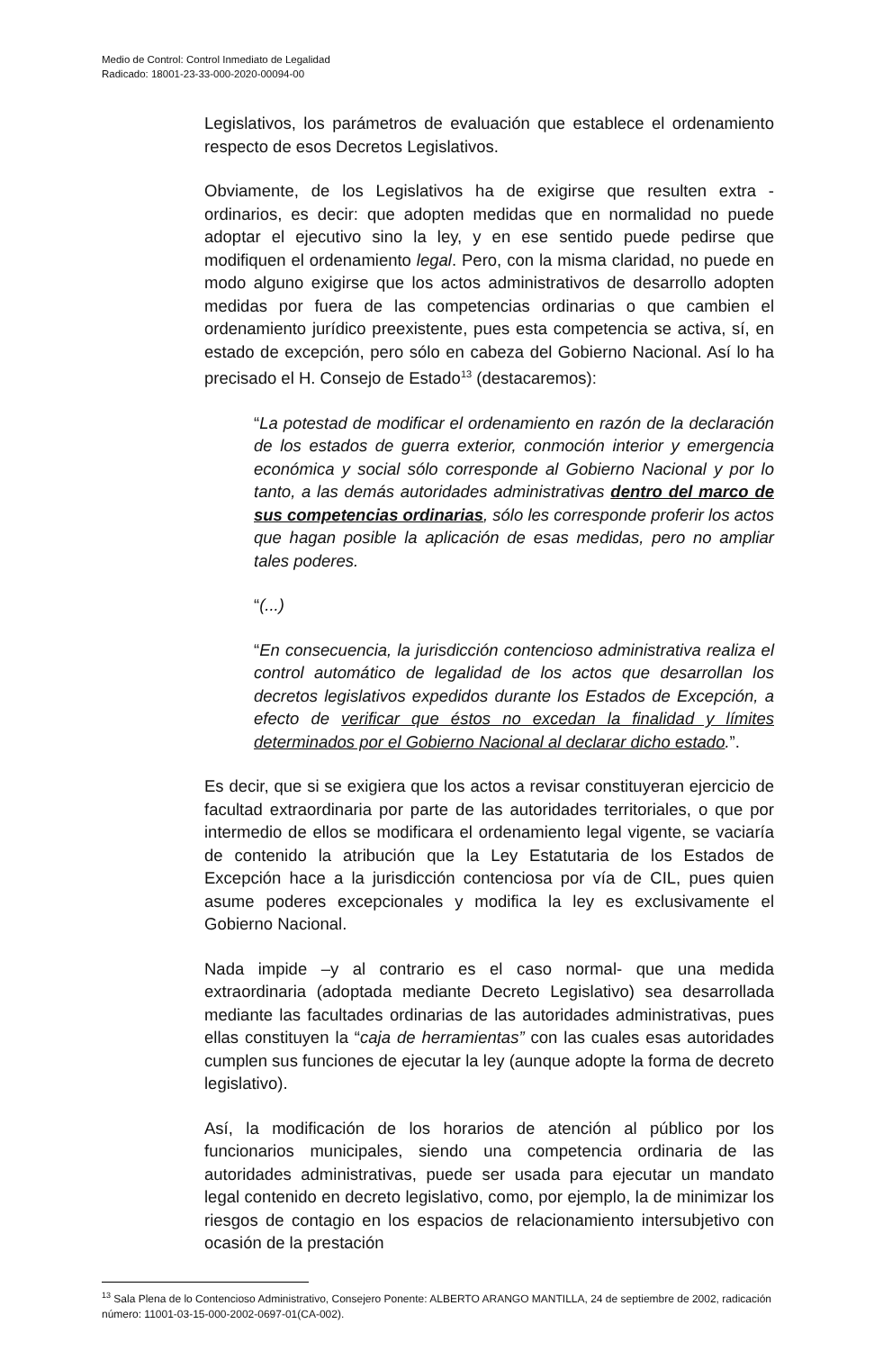Medio de Control: Control Inmediato de Legalidad
Radicado: 18001-23-33-000-2020-00094-00
Legislativos, los parámetros de evaluación que establece el ordenamiento respecto de esos Decretos Legislativos.
Obviamente, de los Legislativos ha de exigirse que resulten extra - ordinarios, es decir: que adopten medidas que en normalidad no puede adoptar el ejecutivo sino la ley, y en ese sentido puede pedirse que modifiquen el ordenamiento legal. Pero, con la misma claridad, no puede en modo alguno exigirse que los actos administrativos de desarrollo adopten medidas por fuera de las competencias ordinarias o que cambien el ordenamiento jurídico preexistente, pues esta competencia se activa, sí, en estado de excepción, pero sólo en cabeza del Gobierno Nacional. Así lo ha precisado el H. Consejo de Estado<sup>13</sup> (destacaremos):
“La potestad de modificar el ordenamiento en razón de la declaración de los estados de guerra exterior, conmoción interior y emergencia económica y social sólo corresponde al Gobierno Nacional y por lo tanto, a las demás autoridades administrativas dentro del marco de sus competencias ordinarias, sólo les corresponde proferir los actos que hagan posible la aplicación de esas medidas, pero no ampliar tales poderes.
“(...)
“En consecuencia, la jurisdicción contencioso administrativa realiza el control automático de legalidad de los actos que desarrollan los decretos legislativos expedidos durante los Estados de Excepción, a efecto de verificar que éstos no excedan la finalidad y límites determinados por el Gobierno Nacional al declarar dicho estado.”.
Es decir, que si se exigiera que los actos a revisar constituyeran ejercicio de facultad extraordinaria por parte de las autoridades territoriales, o que por intermedio de ellos se modificara el ordenamiento legal vigente, se vaciaría de contenido la atribución que la Ley Estatutaria de los Estados de Excepción hace a la jurisdicción contenciosa por vía de CIL, pues quien asume poderes excepcionales y modifica la ley es exclusivamente el Gobierno Nacional.
Nada impide –y al contrario es el caso normal- que una medida extraordinaria (adoptada mediante Decreto Legislativo) sea desarrollada mediante las facultades ordinarias de las autoridades administrativas, pues ellas constituyen la “caja de herramientas” con las cuales esas autoridades cumplen sus funciones de ejecutar la ley (aunque adopte la forma de decreto legislativo).
Así, la modificación de los horarios de atención al público por los funcionarios municipales, siendo una competencia ordinaria de las autoridades administrativas, puede ser usada para ejecutar un mandato legal contenido en decreto legislativo, como, por ejemplo, la de minimizar los riesgos de contagio en los espacios de relacionamiento intersubjetivo con ocasión de la prestación
<sup>13</sup> Sala Plena de lo Contencioso Administrativo, Consejero Ponente: ALBERTO ARANGO MANTILLA, 24 de septiembre de 2002, radicación número: 11001-03-15-000-2002-0697-01(CA-002).